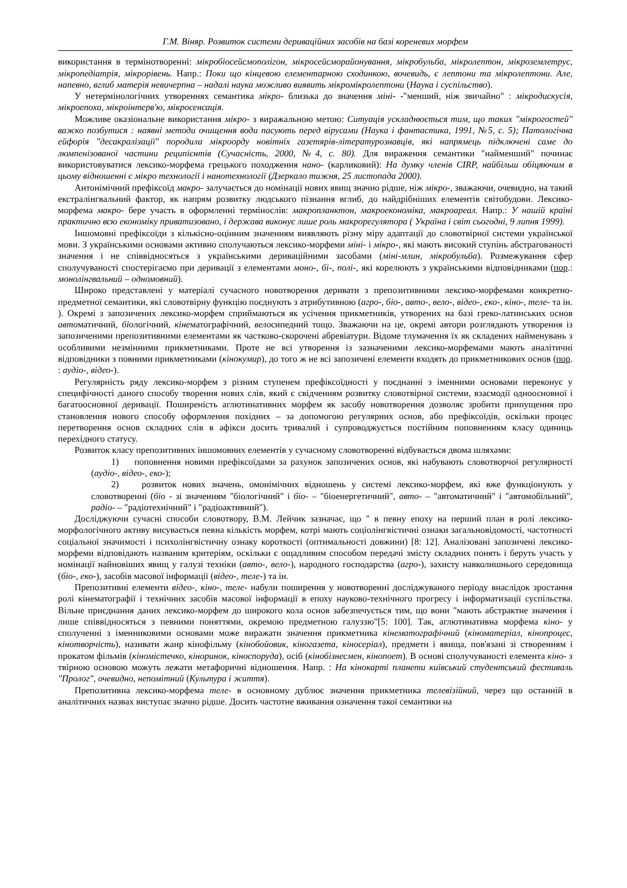Г.М. Віняр. Розвиток системи дериваційних засобів на базі кореневих морфем
використання в термінотворенні: мікробіосейсмополігон, мікросейсморайонування, мікробульба, мікролептон, мікроземлетрус, мікропедіатрія, мікрорівень. Напр.: Поки що кінцевою елементарною сходинкою, вочевидь, є лептони та мікролептони. Але, напевно, вглиб матерія невичерпна – надалі наука можливо виявить мікромікролептони (Наука і суспільство).
У нетермінологічних утвореннях семантика мікро- близька до значення міні- -"менший, ніж звичайно" : мікродискусія, мікроепоха, мікроінтерв'ю, мікросенсація.
Можливе оказіональне використання мікро- з виражальною метою: Ситуація ускладнюється тим, що таких "мікрогостей" важко позбутися : наявні методи очищення води пасують перед вірусами (Наука і фантастика, 1991, №5, с. 5); Патологічна ейфорія "десакралізації" породила мікроорду новітніх газетярів-літературознавців, які напрямець підключені саме до люмпенізованої частини реципієнтів (Сучасність, 2000, №4, с. 80). Для вираження семантики "найменший" починає використовуватися лексико-морфема грецького походження нано- (карликовий): На думку членів CIRP, найбільш обіцяючим в цьому відношенні є мікро технології і нанотехнології (Дзеркало тижня, 25 листопада 2000).
Антонімічний префіксоїд макро- залучається до номінації нових явищ значно рідше, ніж мікро-, зважаючи, очевидно, на такий екстралінгвальний фактор, як напрям розвитку людського пізнання вглиб, до найдрібніших елементів світобудови. Лексико-морфема макро- бере участь в оформленні термінослів: макропланктон, макроекономіка, макроареал. Напр.: У нашій країні практично всю економіку приватизовано, і держава виконує лише роль макрорегулятора ( Україна і світ сьогодні, 9 липня 1999).
Іншомовні префіксоїди з кількісно-оцінним значенням виявляють різну міру адаптації до словотвірної системи української мови. З українськими основами активно сполучаються лексико-морфеми міні- і мікро-, які мають високий ступінь абстрагованості значення і не співвідносяться з українськими дериваційними засобами (міні-млин, мікробульба). Розмежування сфер сполучуваності спостерігаємо при деривації з елементами моно-, бі-, полі-, які корелюють з українськими відповідниками (пор.: монолінгвальний – одномовний).
Широко представлені у матеріалі сучасного новотворення деривати з препозитивними лексико-морфемами конкретно-предметної семантики, які словотвірну функцію поєднують з атрибутивною (агро-, біо-, авто-, вело-, відео-, еко-, кіно-, теле- та ін. ). Окремі з запозичених лексико-морфем сприймаються як усічення прикметників, утворених на базі греко-латинських основ автоматичний, біологічний, кінематографічний, велосипедний тощо. Зважаючи на це, окремі автори розглядають утворення із запозиченими препозитивними елементами як частково-скорочені абревіатури. Відоме тлумачення їх як складених найменувань з особливими незмінними прикметниками. Проте не всі утворення із зазначеними лексико-морфемами мають аналітичні відповідники з повними прикметниками (кінокумир), до того ж не всі запозичені елементи входять до прикметникових основ (пор. : аудіо-, відео-).
Регулярність ряду лексико-морфем з різним ступенем префіксоїдності у поєднанні з іменними основами переконує у специфічності даного способу творення нових слів, який є свідченням розвитку словотвірної системи, взаємодії одноосновної і багатоосновної деривації. Поширеність аглютинативних морфем як засобу новотворення дозволяє зробити припущення про становлення нового способу оформлення похідних – за допомогою регулярних основ, або префіксоїдів, оскільки процес перетворення основ складних слів в афікси досить тривалий і супроводжується постійним поповненням класу одиниць перехідного статусу.
Розвиток класу препозитивних іншомовних елементів у сучасному словотворенні відбувається двома шляхами:
1) поповнення новими префіксоїдами за рахунок запозичених основ, які набувають словотворчої регулярності (аудіо-, відео-, еко-);
2) розвиток нових значень, омонімічних відношень у системі лексико-морфем, які вже функціонують у словотворенні (біо - зі значенням "біологічний" і біо- – "біоенергетичний", авто- – "автоматичний" і "автомобільний", радіо- – "радіотехнічний" і "радіоактивний").
Досліджуючи сучасні способи словотвору, В.М. Лейчик зазначає, що " в певну епоху на перший план в ролі лексико-морфологічного активу висувається певна кількість морфем, котрі мають соціолінгвістичні ознаки загальновідомості, частотності соціальної значимості і психолінгвістичну ознаку короткості (оптимальності довжини) [8: 12]. Аналізовані запозичені лексико-морфеми відповідають названим критеріям, оскільки є ощадливим способом передачі змісту складних понять і беруть участь у номінації найновіших явищ у галузі техніки (авто-, вело-), народного господарства (агро-), захисту навколишнього середовища (біо-, еко-), засобів масової інформації (відео-, теле-) та ін.
Препозитивні елементи відео-, кіно-, теле- набули поширення у новотворенні досліджуваного періоду внаслідок зростання ролі кінематографії і технічних засобів масової інформації в епоху науково-технічного прогресу і інформатизації суспільства. Вільне приєднання даних лексико-морфем до широкого кола основ забезпечується тим, що вони "мають абстрактне значення і лише співвідносяться з певними поняттями, окремою предметною галуззю"[5: 100]. Так, аглютинативна морфема кіно- у сполученні з іменниковими основами може виражати значення прикметника кінематографічний (кіноматеріал, кінопроцес, кінотворчість), називати жанр кінофільму (кінобойовик, кіногазета, кіносеріал), предмети і явища, пов'язані зі створенням і прокатом фільмів (кіномістечко, кіноринок, кіноспоруда), осіб (кінобізнесмен, кінопоет). В основі сполучуваності елемента кіно- з твірною основою можуть лежати метафоричні відношення. Напр. : На кінокарті планети київський студентський фестиваль "Пролог", очевидно, непомітний (Культура і життя).
Препозитивна лексико-морфема теле- в основному дублює значення прикметника телевізійний, через що останній в аналітичних назвах виступає значно рідше. Досить частотне вживання означення такої семантики на